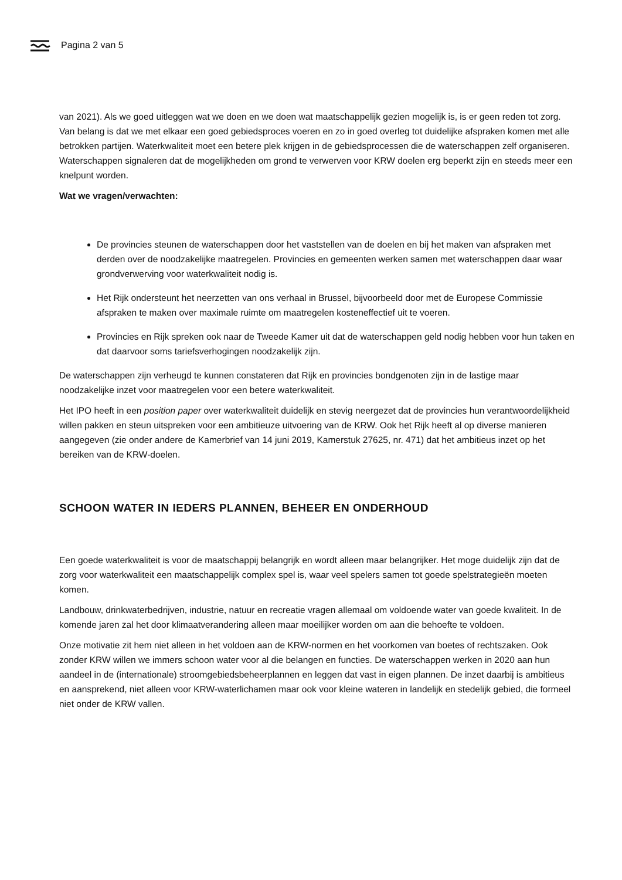Pagina 2 van 5
van 2021). Als we goed uitleggen wat we doen en we doen wat maatschappelijk gezien mogelijk is, is er geen reden tot zorg. Van belang is dat we met elkaar een goed gebiedsproces voeren en zo in goed overleg tot duidelijke afspraken komen met alle betrokken partijen. Waterkwaliteit moet een betere plek krijgen in de gebiedsprocessen die de waterschappen zelf organiseren. Waterschappen signaleren dat de mogelijkheden om grond te verwerven voor KRW doelen erg beperkt zijn en steeds meer een knelpunt worden.
Wat we vragen/verwachten:
De provincies steunen de waterschappen door het vaststellen van de doelen en bij het maken van afspraken met derden over de noodzakelijke maatregelen. Provincies en gemeenten werken samen met waterschappen daar waar grondverwerving voor waterkwaliteit nodig is.
Het Rijk ondersteunt het neerzetten van ons verhaal in Brussel, bijvoorbeeld door met de Europese Commissie afspraken te maken over maximale ruimte om maatregelen kosteneffectief uit te voeren.
Provincies en Rijk spreken ook naar de Tweede Kamer uit dat de waterschappen geld nodig hebben voor hun taken en dat daarvoor soms tariefsverhogingen noodzakelijk zijn.
De waterschappen zijn verheugd te kunnen constateren dat Rijk en provincies bondgenoten zijn in de lastige maar noodzakelijke inzet voor maatregelen voor een betere waterkwaliteit.
Het IPO heeft in een position paper over waterkwaliteit duidelijk en stevig neergezet dat de provincies hun verantwoordelijkheid willen pakken en steun uitspreken voor een ambitieuze uitvoering van de KRW. Ook het Rijk heeft al op diverse manieren aangegeven (zie onder andere de Kamerbrief van 14 juni 2019, Kamerstuk 27625, nr. 471) dat het ambitieus inzet op het bereiken van de KRW-doelen.
SCHOON WATER IN IEDERS PLANNEN, BEHEER EN ONDERHOUD
Een goede waterkwaliteit is voor de maatschappij belangrijk en wordt alleen maar belangrijker. Het moge duidelijk zijn dat de zorg voor waterkwaliteit een maatschappelijk complex spel is, waar veel spelers samen tot goede spelstrategieën moeten komen.
Landbouw, drinkwaterbedrijven, industrie, natuur en recreatie vragen allemaal om voldoende water van goede kwaliteit. In de komende jaren zal het door klimaatverandering alleen maar moeilijker worden om aan die behoefte te voldoen.
Onze motivatie zit hem niet alleen in het voldoen aan de KRW-normen en het voorkomen van boetes of rechtszaken. Ook zonder KRW willen we immers schoon water voor al die belangen en functies. De waterschappen werken in 2020 aan hun aandeel in de (internationale) stroomgebiedsbeheerplannen en leggen dat vast in eigen plannen. De inzet daarbij is ambitieus en aansprekend, niet alleen voor KRW-waterlichamen maar ook voor kleine wateren in landelijk en stedelijk gebied, die formeel niet onder de KRW vallen.